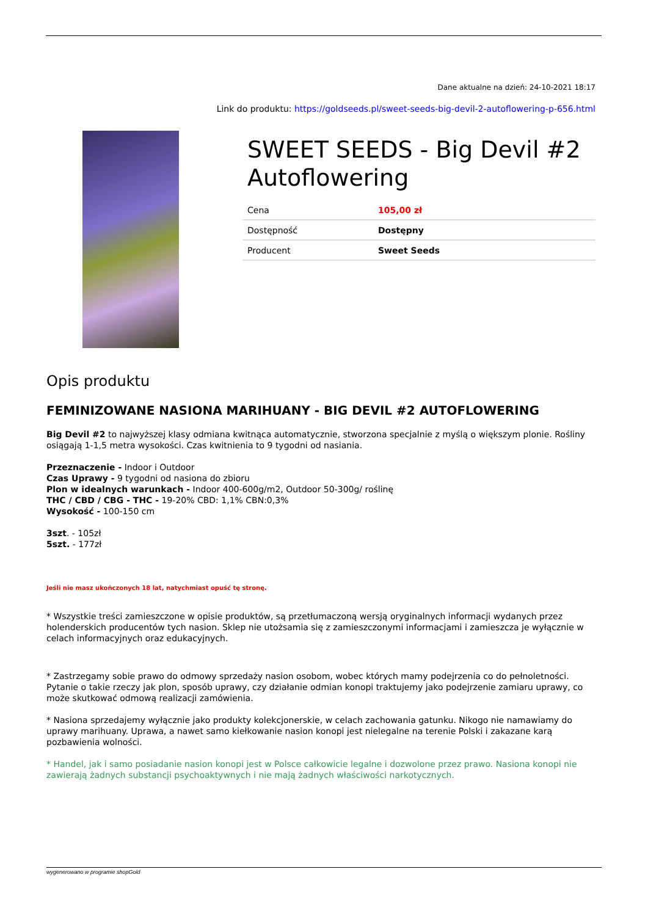Dane aktualne na dzień: 24-10-2021 18:17
Link do produktu: https://goldseeds.pl/sweet-seeds-big-devil-2-autoflowering-p-656.html
SWEET SEEDS - Big Devil #2 Autoflowering
| Cena | 105,00 zł |
| Dostępność | Dostępny |
| Producent | Sweet Seeds |
Opis produktu
FEMINIZOWANE NASIONA MARIHUANY - BIG DEVIL #2 AUTOFLOWERING
Big Devil #2 to najwyższej klasy odmiana kwitnąca automatycznie, stworzona specjalnie z myślą o większym plonie. Rośliny osiągają 1-1,5 metra wysokości. Czas kwitnienia to 9 tygodni od nasiania.
Przeznaczenie - Indoor i Outdoor
Czas Uprawy - 9 tygodni od nasiona do zbioru
Plon w idealnych warunkach - Indoor 400-600g/m2, Outdoor 50-300g/ roślinę
THC / CBD / CBG - THC - 19-20% CBD: 1,1% CBN:0,3%
Wysokość - 100-150 cm
3szt. - 105zł
5szt. - 177zł
Jeśli nie masz ukończonych 18 lat, natychmiast opuść tę stronę.
* Wszystkie treści zamieszczone w opisie produktów, są przetłumaczoną wersją oryginalnych informacji wydanych przez holenderskich producentów tych nasion. Sklep nie utożsamia się z zamieszczonymi informacjami i zamieszcza je wyłącznie w celach informacyjnych oraz edukacyjnych.
* Zastrzegamy sobie prawo do odmowy sprzedaży nasion osobom, wobec których mamy podejrzenia co do pełnoletności. Pytanie o takie rzeczy jak plon, sposób uprawy, czy działanie odmian konopi traktujemy jako podejrzenie zamiaru uprawy, co może skutkować odmową realizacji zamówienia.
* Nasiona sprzedajemy wyłącznie jako produkty kolekcjonerskie, w celach zachowania gatunku. Nikogo nie namawiamy do uprawy marihuany. Uprawa, a nawet samo kiełkowanie nasion konopi jest nielegalne na terenie Polski i zakazane karą pozbawienia wolności.
* Handel, jak i samo posiadanie nasion konopi jest w Polsce całkowicie legalne i dozwolone przez prawo. Nasiona konopi nie zawierają żadnych substancji psychoaktywnych i nie mają żadnych właściwości narkotycznych.
wygenerowano w programie shopGold